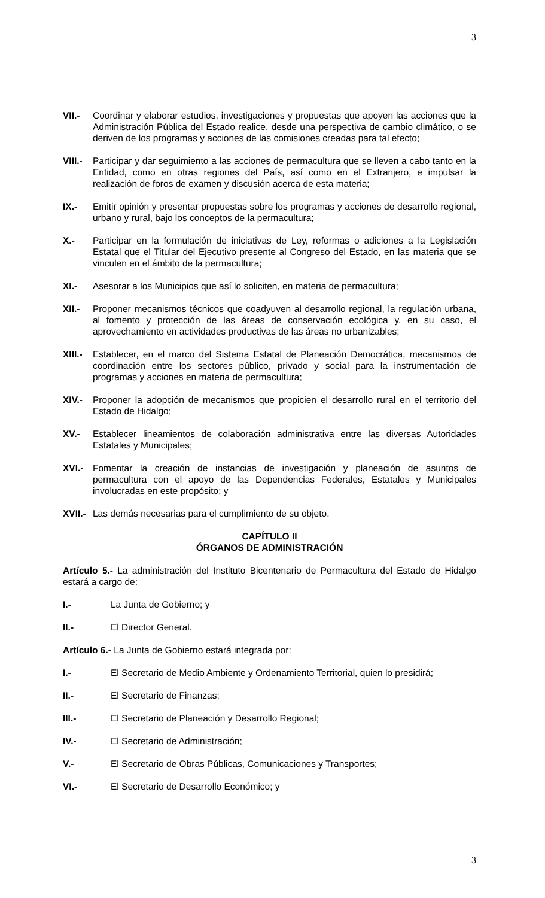3
VII.- Coordinar y elaborar estudios, investigaciones y propuestas que apoyen las acciones que la Administración Pública del Estado realice, desde una perspectiva de cambio climático, o se deriven de los programas y acciones de las comisiones creadas para tal efecto;
VIII.- Participar y dar seguimiento a las acciones de permacultura que se lleven a cabo tanto en la Entidad, como en otras regiones del País, así como en el Extranjero, e impulsar la realización de foros de examen y discusión acerca de esta materia;
IX.- Emitir opinión y presentar propuestas sobre los programas y acciones de desarrollo regional, urbano y rural, bajo los conceptos de la permacultura;
X.- Participar en la formulación de iniciativas de Ley, reformas o adiciones a la Legislación Estatal que el Titular del Ejecutivo presente al Congreso del Estado, en las materia que se vinculen en el ámbito de la permacultura;
XI.- Asesorar a los Municipios que así lo soliciten, en materia de permacultura;
XII.- Proponer mecanismos técnicos que coadyuven al desarrollo regional, la regulación urbana, al fomento y protección de las áreas de conservación ecológica y, en su caso, el aprovechamiento en actividades productivas de las áreas no urbanizables;
XIII.- Establecer, en el marco del Sistema Estatal de Planeación Democrática, mecanismos de coordinación entre los sectores público, privado y social para la instrumentación de programas y acciones en materia de permacultura;
XIV.- Proponer la adopción de mecanismos que propicien el desarrollo rural en el territorio del Estado de Hidalgo;
XV.- Establecer lineamientos de colaboración administrativa entre las diversas Autoridades Estatales y Municipales;
XVI.- Fomentar la creación de instancias de investigación y planeación de asuntos de permacultura con el apoyo de las Dependencias Federales, Estatales y Municipales involucradas en este propósito; y
XVII.- Las demás necesarias para el cumplimiento de su objeto.
CAPÍTULO II
ÓRGANOS DE ADMINISTRACIÓN
Artículo 5.- La administración del Instituto Bicentenario de Permacultura del Estado de Hidalgo estará a cargo de:
I.- La Junta de Gobierno; y
II.- El Director General.
Artículo 6.- La Junta de Gobierno estará integrada por:
I.- El Secretario de Medio Ambiente y Ordenamiento Territorial, quien lo presidirá;
II.- El Secretario de Finanzas;
III.- El Secretario de Planeación y Desarrollo Regional;
IV.- El Secretario de Administración;
V.- El Secretario de Obras Públicas, Comunicaciones y Transportes;
VI.- El Secretario de Desarrollo Económico; y
3